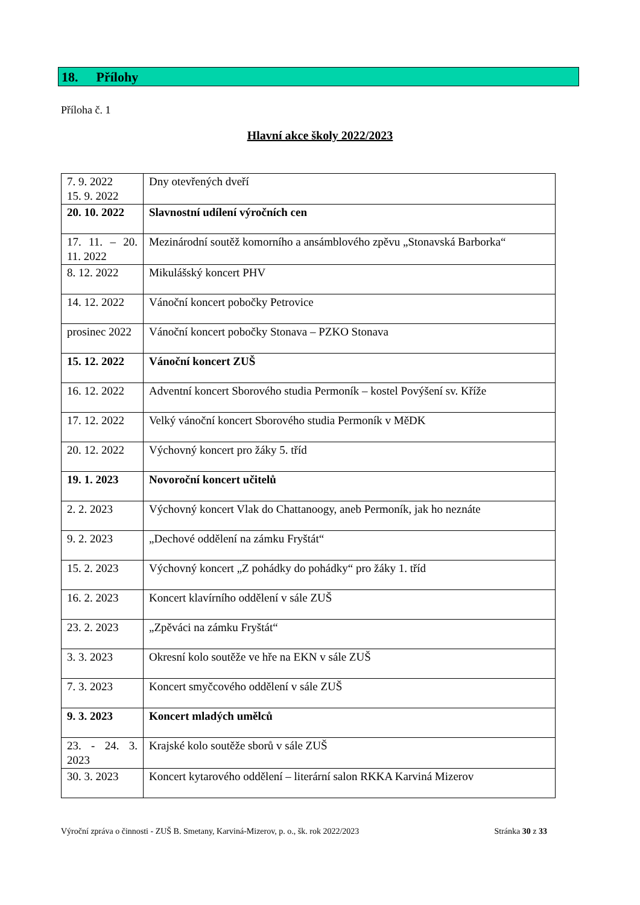18. Přílohy
Příloha č. 1
Hlavní akce školy 2022/2023
| 7. 9. 2022 15. 9. 2022 | Dny otevřených dveří |
| 20. 10. 2022 | Slavnostní udílení výročních cen |
| 17. 11. – 20. 11. 2022 | Mezinárodní soutěž komorního a ansámblového zpěvu „Stonavská Barborka“ |
| 8. 12. 2022 | Mikulášský koncert PHV |
| 14. 12. 2022 | Vánoční koncert pobočky Petrovice |
| prosinec 2022 | Vánoční koncert pobočky Stonava – PZKO Stonava |
| 15. 12. 2022 | Vánoční koncert ZUŠ |
| 16. 12. 2022 | Adventní koncert Sborového studia Permoník – kostel Povýšení sv. Kříže |
| 17. 12. 2022 | Velký vánoční koncert Sborového studia Permoník v MěDK |
| 20. 12. 2022 | Výchovný koncert pro žáky 5. tříd |
| 19. 1. 2023 | Novoroční koncert učitelů |
| 2. 2. 2023 | Výchovný koncert Vlak do Chattanoogy, aneb Permoník, jak ho neznáte |
| 9. 2. 2023 | „Dechové oddělení na zámku Fryštát“ |
| 15. 2. 2023 | Výchovný koncert „Z pohádky do pohádky“ pro žáky 1. tříd |
| 16. 2. 2023 | Koncert klavírního oddělení v sále ZUŠ |
| 23. 2. 2023 | „Zpěváci na zámku Fryštát“ |
| 3. 3. 2023 | Okresní kolo soutěže ve hře na EKN v sále ZUŠ |
| 7. 3. 2023 | Koncert smyčcového oddělení v sále ZUŠ |
| 9. 3. 2023 | Koncert mladých umělců |
| 23. - 24. 3. 2023 | Krajské kolo soutěže sborů v sále ZUŠ |
| 30. 3. 2023 | Koncert kytarového oddělení – literární salon RKKA Karviná Mizerov |
Výroční zpráva o činnosti - ZUŠ B. Smetany, Karviná-Mizerov, p. o., šk. rok 2022/2023 Stránka 30 z 33